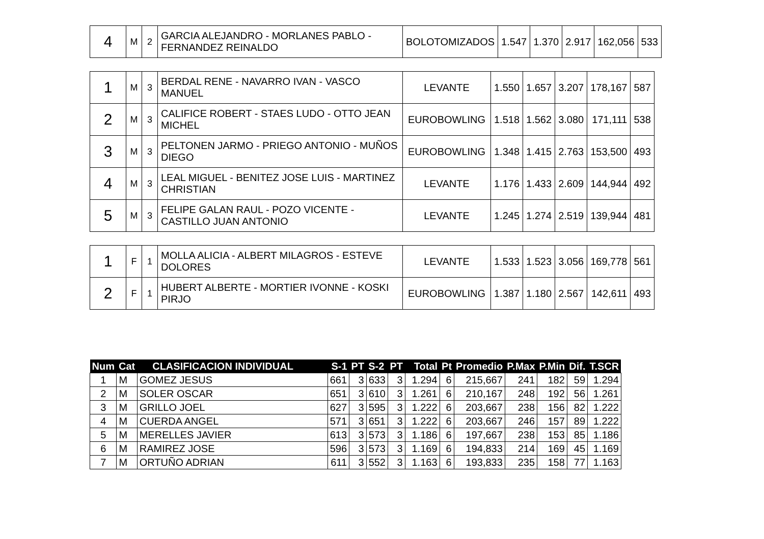| 4 | M | 2 | GARCIA ALEJANDRO - MORLANES PABLO - FERNANDEZ REINALDO | BOLOTOMIZADOS | 1.547 | 1.370 | 2.917 | 162,056 | 533 |
| 1 | M | 3 | BERDAL RENE - NAVARRO IVAN - VASCO MANUEL | LEVANTE | 1.550 | 1.657 | 3.207 | 178,167 | 587 |
| 2 | M | 3 | CALIFICE ROBERT - STAES LUDO - OTTO JEAN MICHEL | EUROBOWLING | 1.518 | 1.562 | 3.080 | 171,111 | 538 |
| 3 | M | 3 | PELTONEN JARMO - PRIEGO ANTONIO - MUÑOS DIEGO | EUROBOWLING | 1.348 | 1.415 | 2.763 | 153,500 | 493 |
| 4 | M | 3 | LEAL MIGUEL - BENITEZ JOSE LUIS - MARTINEZ CHRISTIAN | LEVANTE | 1.176 | 1.433 | 2.609 | 144,944 | 492 |
| 5 | M | 3 | FELIPE GALAN RAUL - POZO VICENTE - CASTILLO JUAN ANTONIO | LEVANTE | 1.245 | 1.274 | 2.519 | 139,944 | 481 |
| 1 | F | 1 | MOLLA ALICIA - ALBERT MILAGROS - ESTEVE DOLORES | LEVANTE | 1.533 | 1.523 | 3.056 | 169,778 | 561 |
| 2 | F | 1 | HUBERT ALBERTE - MORTIER IVONNE - KOSKI PIRJO | EUROBOWLING | 1.387 | 1.180 | 2.567 | 142,611 | 493 |
| Num | Cat | CLASIFICACION INDIVIDUAL | S-1 | PT | S-2 | PT | Total | Pt | Promedio | P.Max | P.Min | Dif. | T.SCR |
| --- | --- | --- | --- | --- | --- | --- | --- | --- | --- | --- | --- | --- | --- |
| 1 | M | GOMEZ JESUS | 661 | 3 | 633 | 3 | 1.294 | 6 | 215,667 | 241 | 182 | 59 | 1.294 |
| 2 | M | SOLER OSCAR | 651 | 3 | 610 | 3 | 1.261 | 6 | 210,167 | 248 | 192 | 56 | 1.261 |
| 3 | M | GRILLO JOEL | 627 | 3 | 595 | 3 | 1.222 | 6 | 203,667 | 238 | 156 | 82 | 1.222 |
| 4 | M | CUERDA ANGEL | 571 | 3 | 651 | 3 | 1.222 | 6 | 203,667 | 246 | 157 | 89 | 1.222 |
| 5 | M | MERELLES JAVIER | 613 | 3 | 573 | 3 | 1.186 | 6 | 197,667 | 238 | 153 | 85 | 1.186 |
| 6 | M | RAMIREZ JOSE | 596 | 3 | 573 | 3 | 1.169 | 6 | 194,833 | 214 | 169 | 45 | 1.169 |
| 7 | M | ORTUÑO ADRIAN | 611 | 3 | 552 | 3 | 1.163 | 6 | 193,833 | 235 | 158 | 77 | 1.163 |